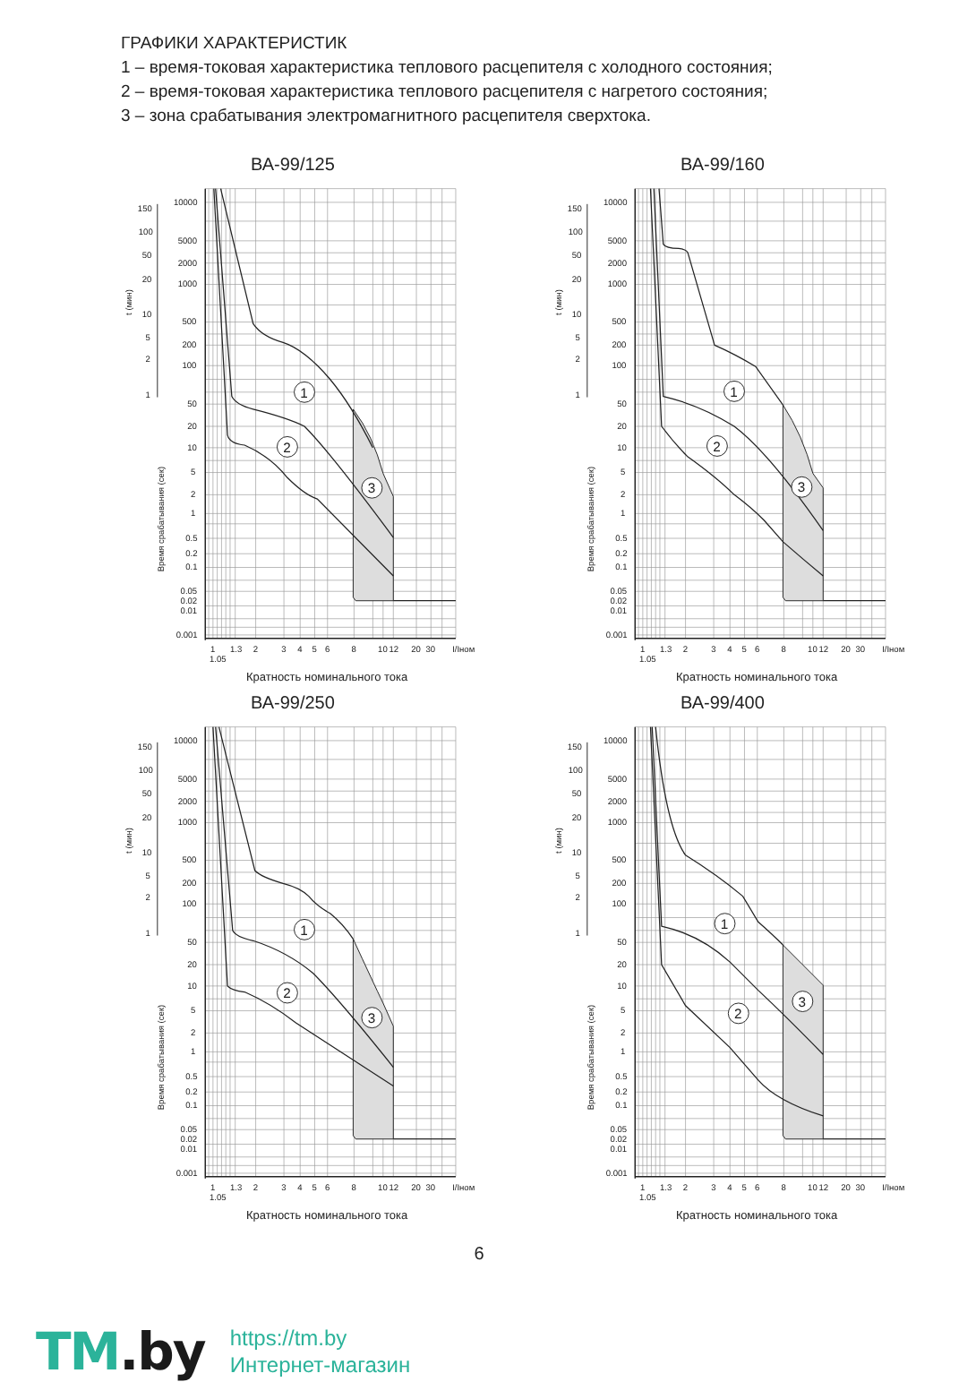ГРАФИКИ ХАРАКТЕРИСТИК
1 – время-токовая характеристика теплового расцепителя с холодного состояния;
2 – время-токовая характеристика теплового расцепителя с нагретого состояния;
3 – зона срабатывания электромагнитного расцепителя сверхтока.
ВА-99/125
150
100
50
20
10
5
2
1
10000
5000
2000
1000
500
200
100
50
20
10
5
2
1
0.5
0.2
0.1
0.05
0.02
0.01
0.001
1
1.3
2
3
4
5
6
8
10
12
20
30
I/Iном
1.05
t (мин)
Время срабатывания (сек)
1
2
3
Кратность номинального тока
ВА-99/160
150
100
50
20
10
5
2
1
10000
5000
2000
1000
500
200
100
50
20
10
5
2
1
0.5
0.2
0.1
0.05
0.02
0.01
0.001
1
1.3
2
3
4
5
6
8
10
12
20
30
I/Iном
1.05
t (мин)
Время срабатывания (сек)
1
2
3
Кратность номинального тока
ВА-99/250
150
100
50
20
10
5
2
1
10000
5000
2000
1000
500
200
100
50
20
10
5
2
1
0.5
0.2
0.1
0.05
0.02
0.01
0.001
1
1.3
2
3
4
5
6
8
10
12
20
30
I/Iном
1.05
t (мин)
Время срабатывания (сек)
1
2
3
Кратность номинального тока
ВА-99/400
150
100
50
20
10
5
2
1
10000
5000
2000
1000
500
200
100
50
20
10
5
2
1
0.5
0.2
0.1
0.05
0.02
0.01
0.001
1
1.3
2
3
4
5
6
8
10
12
20
30
I/Iном
1.05
t (мин)
Время срабатывания (сек)
1
2
3
Кратность номинального тока
6
TM.by
https://tm.by
Интернет-магазин